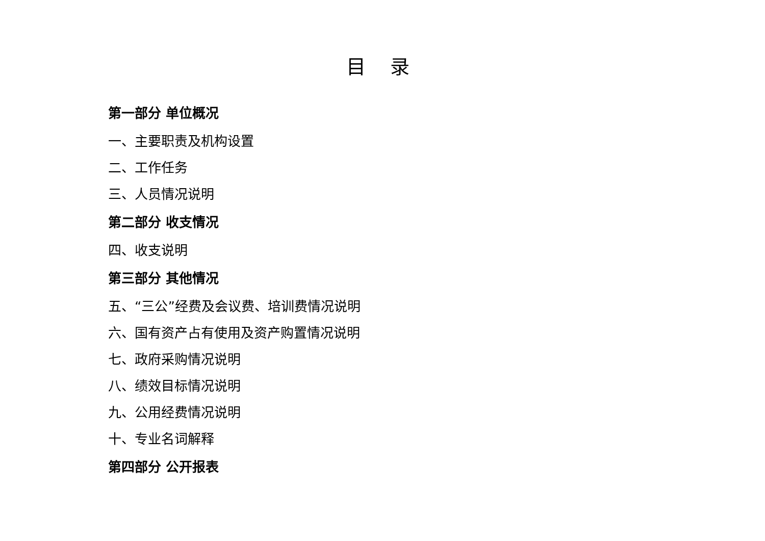目 录
第一部分 单位概况
一、主要职责及机构设置
二、工作任务
三、人员情况说明
第二部分 收支情况
四、收支说明
第三部分 其他情况
五、“三公”经费及会议费、培训费情况说明
六、国有资产占有使用及资产购置情况说明
七、政府采购情况说明
八、绩效目标情况说明
九、公用经费情况说明
十、专业名词解释
第四部分 公开报表